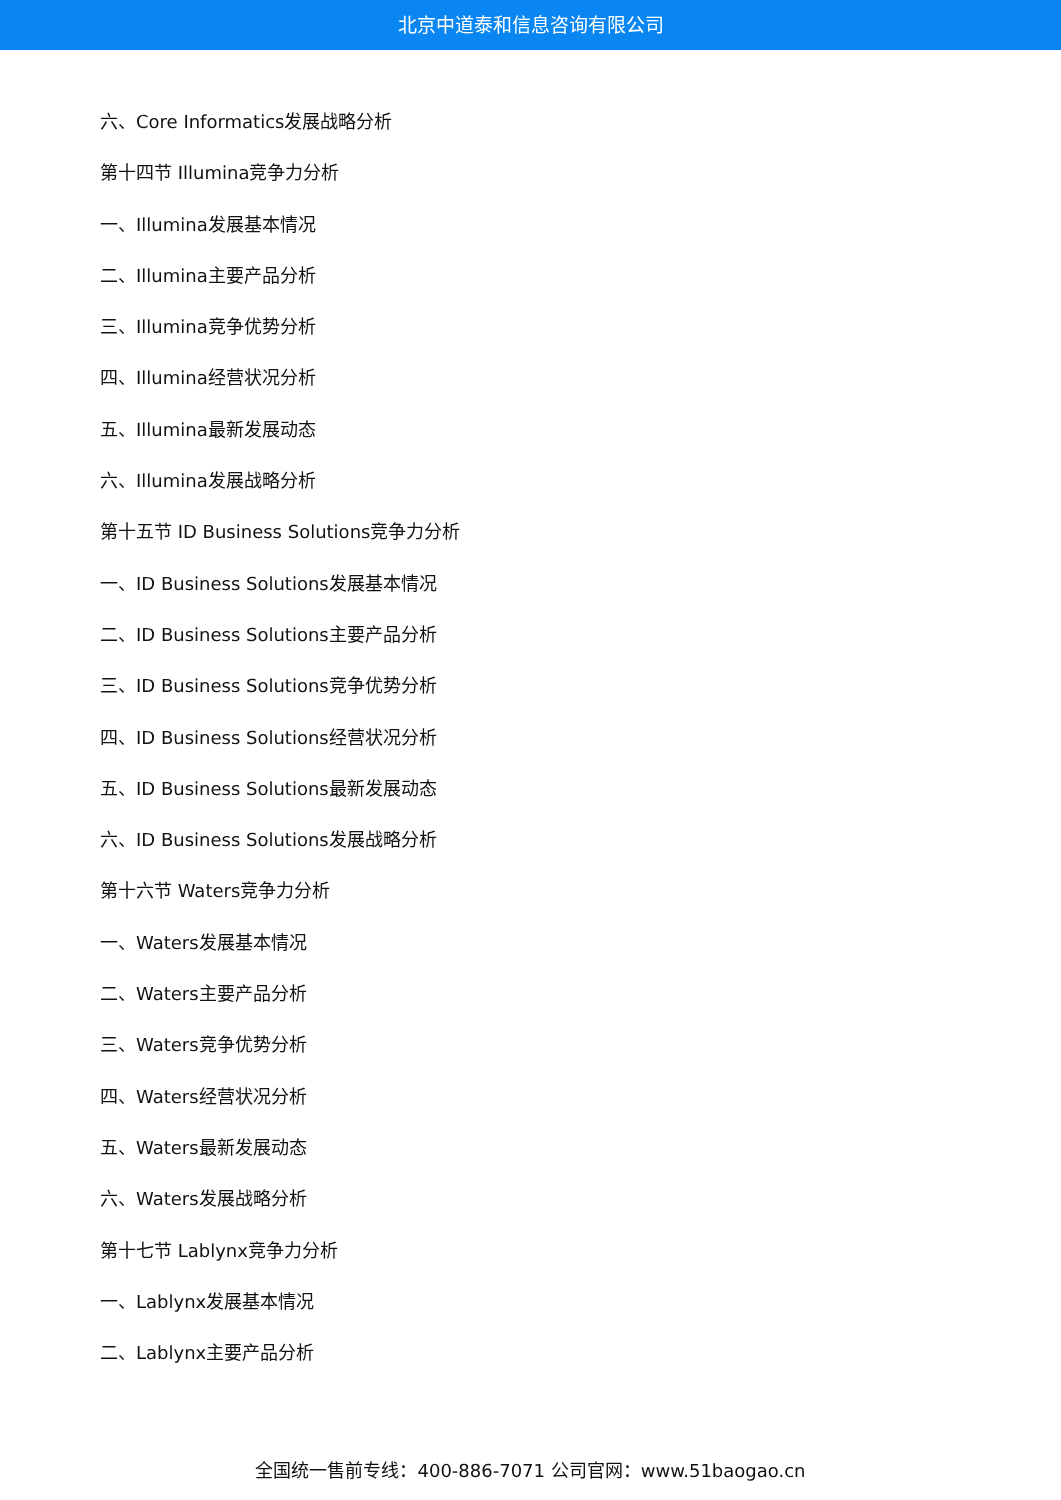北京中道泰和信息咨询有限公司
六、Core Informatics发展战略分析
第十四节 Illumina竞争力分析
一、Illumina发展基本情况
二、Illumina主要产品分析
三、Illumina竞争优势分析
四、Illumina经营状况分析
五、Illumina最新发展动态
六、Illumina发展战略分析
第十五节 ID Business Solutions竞争力分析
一、ID Business Solutions发展基本情况
二、ID Business Solutions主要产品分析
三、ID Business Solutions竞争优势分析
四、ID Business Solutions经营状况分析
五、ID Business Solutions最新发展动态
六、ID Business Solutions发展战略分析
第十六节 Waters竞争力分析
一、Waters发展基本情况
二、Waters主要产品分析
三、Waters竞争优势分析
四、Waters经营状况分析
五、Waters最新发展动态
六、Waters发展战略分析
第十七节 Lablynx竞争力分析
一、Lablynx发展基本情况
二、Lablynx主要产品分析
全国统一售前专线：400-886-7071 公司官网：www.51baogao.cn